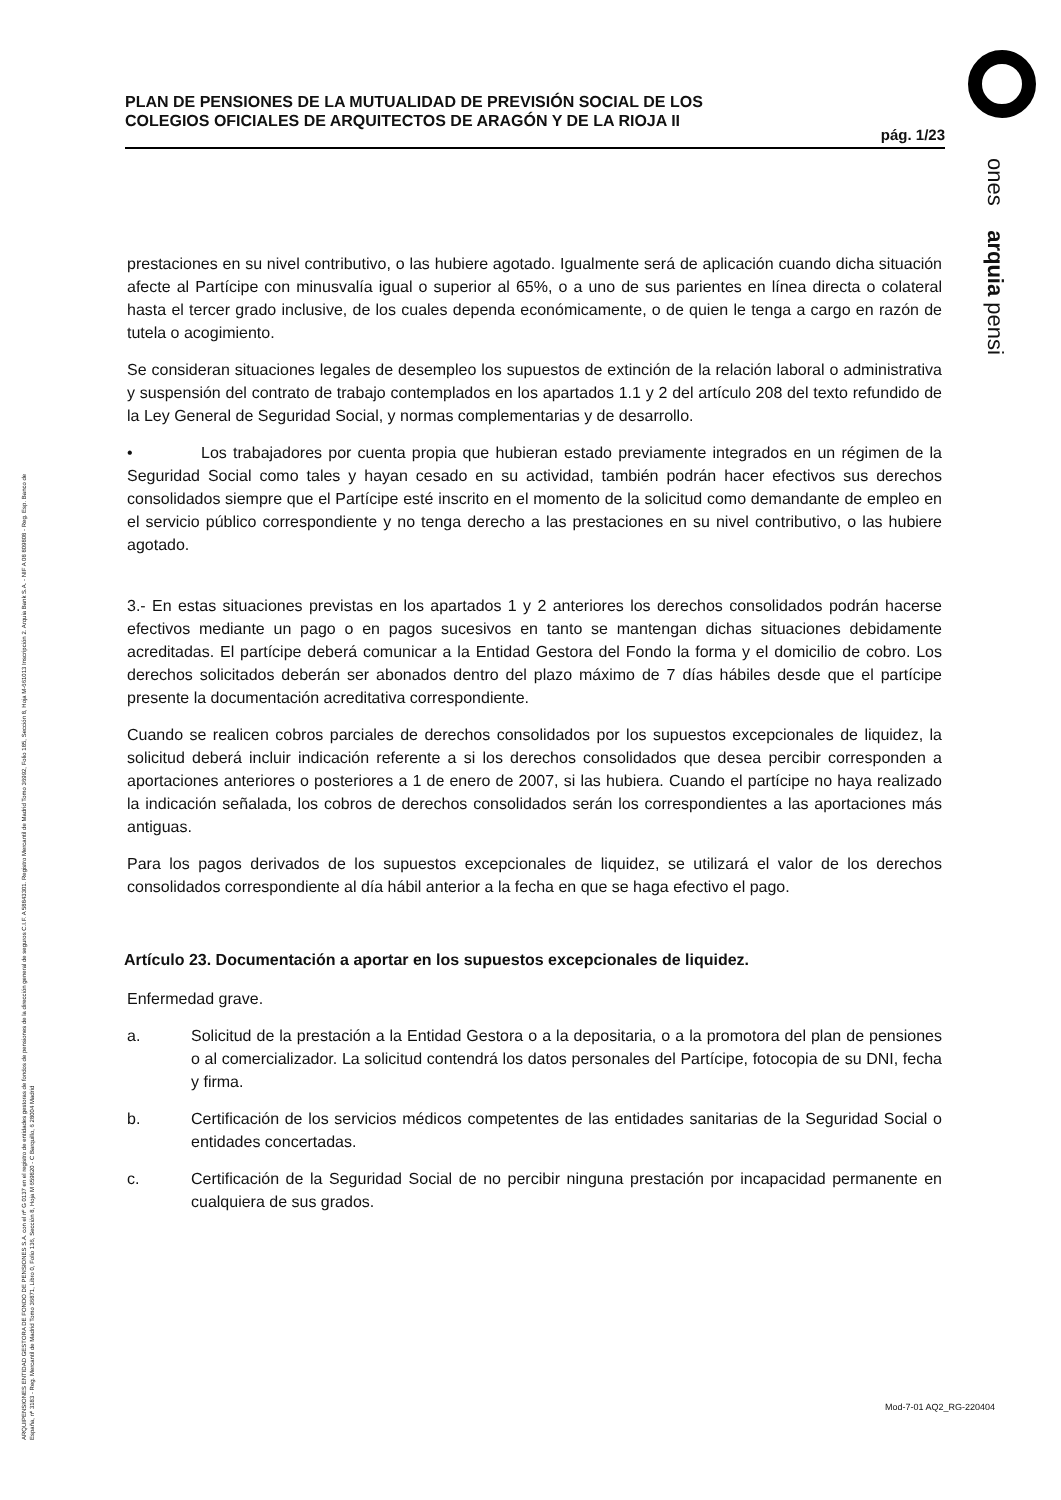PLAN DE PENSIONES DE LA MUTUALIDAD DE PREVISIÓN SOCIAL DE LOS
COLEGIOS OFICIALES DE ARQUITECTOS DE ARAGÓN Y DE LA RIOJA II
pág. 1/23
ones arquia pensi
prestaciones en su nivel contributivo, o las hubiere agotado. Igualmente será de aplicación cuando dicha situación afecte al Partícipe con minusvalía igual o superior al 65%, o a uno de sus parientes en línea directa o colateral hasta el tercer grado inclusive, de los cuales dependa económicamente, o de quien le tenga a cargo en razón de tutela o acogimiento.
Se consideran situaciones legales de desempleo los supuestos de extinción de la relación laboral o administrativa y suspensión del contrato de trabajo contemplados en los apartados 1.1 y 2 del artículo 208 del texto refundido de la Ley General de Seguridad Social, y normas complementarias y de desarrollo.
• Los trabajadores por cuenta propia que hubieran estado previamente integrados en un régimen de la Seguridad Social como tales y hayan cesado en su actividad, también podrán hacer efectivos sus derechos consolidados siempre que el Partícipe esté inscrito en el momento de la solicitud como demandante de empleo en el servicio público correspondiente y no tenga derecho a las prestaciones en su nivel contributivo, o las hubiere agotado.
3.- En estas situaciones previstas en los apartados 1 y 2 anteriores los derechos consolidados podrán hacerse efectivos mediante un pago o en pagos sucesivos en tanto se mantengan dichas situaciones debidamente acreditadas. El partícipe deberá comunicar a la Entidad Gestora del Fondo la forma y el domicilio de cobro. Los derechos solicitados deberán ser abonados dentro del plazo máximo de 7 días hábiles desde que el partícipe presente la documentación acreditativa correspondiente.
Cuando se realicen cobros parciales de derechos consolidados por los supuestos excepcionales de liquidez, la solicitud deberá incluir indicación referente a si los derechos consolidados que desea percibir corresponden a aportaciones anteriores o posteriores a 1 de enero de 2007, si las hubiera. Cuando el partícipe no haya realizado la indicación señalada, los cobros de derechos consolidados serán los correspondientes a las aportaciones más antiguas.
Para los pagos derivados de los supuestos excepcionales de liquidez, se utilizará el valor de los derechos consolidados correspondiente al día hábil anterior a la fecha en que se haga efectivo el pago.
Artículo 23. Documentación a aportar en los supuestos excepcionales de liquidez.
Enfermedad grave.
a. Solicitud de la prestación a la Entidad Gestora o a la depositaria, o a la promotora del plan de pensiones o al comercializador. La solicitud contendrá los datos personales del Partícipe, fotocopia de su DNI, fecha y firma.
b. Certificación de los servicios médicos competentes de las entidades sanitarias de la Seguridad Social o entidades concertadas.
c. Certificación de la Seguridad Social de no percibir ninguna prestación por incapacidad permanente en cualquiera de sus grados.
ARQUIPENSIONES ENTIDAD GESTORA DE FONDO DE PENSIONES S.A. con el nº G 0137 en el registro de entidades gestoras de fondos de pensiones de la dirección general de seguros C.I.F. A 58843301. Registro Mercantil de Madrid Tomo 36992, Folio 185, Sección 8, Hoja M-661013 Inscripción 2. Arquia Bank S.A. - NIF A 08 809808 - Reg. Esp. Banco de España, nº 3183 - Reg. Mercantil de Madrid Tomo 36871, Libro 0, Folio 136, Sección 8, Hoja M 659820 - C Barquillo, 6 28004 Madrid
Mod-7-01 AQ2_RG-220404